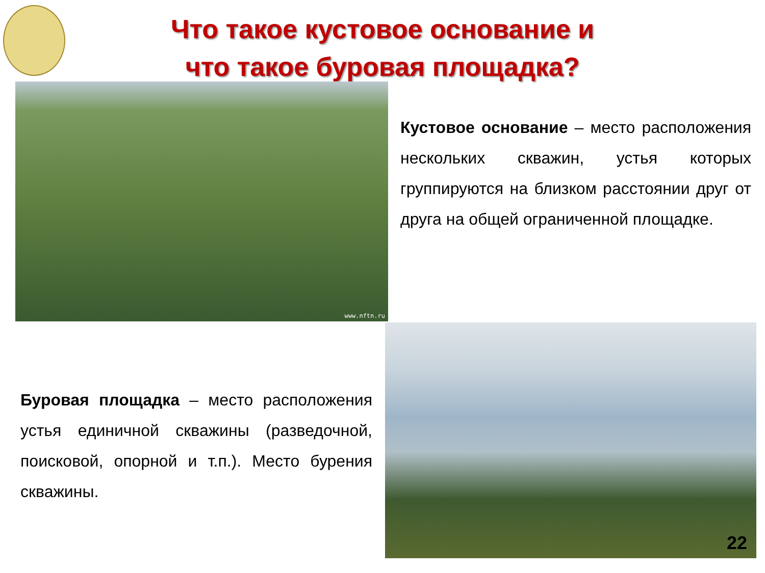Что такое кустовое основание и
что такое буровая площадка?
www.nftn.ru
Кустовое основание – место расположения нескольких скважин, устья которых группируются на близком расстоянии друг от друга на общей ограниченной площадке.
Буровая площадка – место расположения устья единичной скважины (разведочной, поисковой, опорной и т.п.). Место бурения скважины.
22